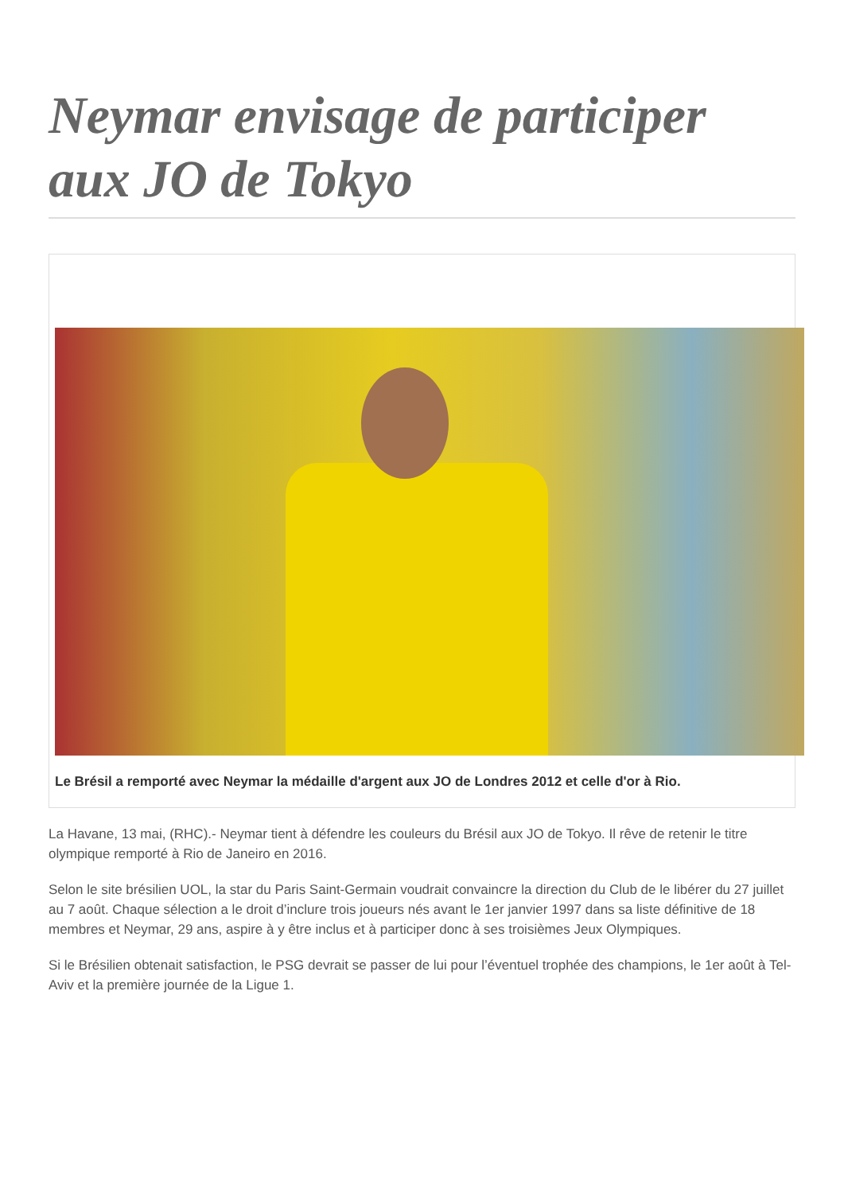Neymar envisage de participer aux JO de Tokyo
Le Brésil a remporté avec Neymar la médaille d'argent aux JO de Londres 2012 et celle d'or à Rio.
La Havane, 13 mai, (RHC).- Neymar tient à défendre les couleurs du Brésil aux JO de Tokyo. Il rêve de retenir le titre olympique remporté à Rio de Janeiro en 2016.
Selon le site brésilien UOL, la star du Paris Saint-Germain voudrait convaincre la direction du Club de le libérer du 27 juillet au 7 août. Chaque sélection a le droit d’inclure trois joueurs nés avant le 1er janvier 1997 dans sa liste définitive de 18 membres et Neymar, 29 ans, aspire à y être inclus et à participer donc à ses troisièmes Jeux Olympiques.
Si le Brésilien obtenait satisfaction, le PSG devrait se passer de lui pour l’éventuel trophée des champions, le 1er août à Tel-Aviv et la première journée de la Ligue 1.